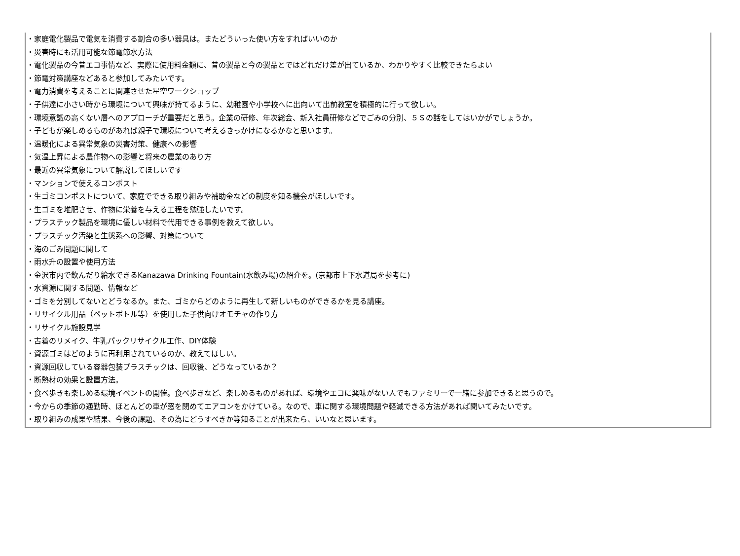・家庭電化製品で電気を消費する割合の多い器具は。またどういった使い方をすればいいのか
・災害時にも活用可能な節電節水方法
・電化製品の今昔エコ事情など、実際に使用料金額に、昔の製品と今の製品とではどれだけ差が出ているか、わかりやすく比較できたらよい
・節電対策講座などあると参加してみたいです。
・電力消費を考えることに関連させた星空ワークショップ
・子供達に小さい時から環境について興味が持てるように、幼稚園や小学校へに出向いて出前教室を積極的に行って欲しい。
・環境意識の高くない層へのアプローチが重要だと思う。企業の研修、年次総会、新入社員研修などでごみの分別、５Ｓの話をしてはいかがでしょうか。
・子どもが楽しめるものがあれば親子で環境について考えるきっかけになるかなと思います。
・温暖化による異常気象の災害対策、健康への影響
・気温上昇による農作物への影響と将来の農業のあり方
・最近の異常気象について解説してほしいです
・マンションで使えるコンポスト
・生ゴミコンポストについて、家庭でできる取り組みや補助金などの制度を知る機会がほしいです。
・生ゴミを堆肥させ、作物に栄養を与える工程を勉強したいです。
・プラスチック製品を環境に優しい材料で代用できる事例を教えて欲しい。
・プラスチック汚染と生態系への影響、対策について
・海のごみ問題に関して
・雨水升の設置や使用方法
・金沢市内で飲んだり給水できるKanazawa Drinking Fountain(水飲み場)の紹介を。(京都市上下水道局を参考に)
・水資源に関する問題、情報など
・ゴミを分別してないとどうなるか。また、ゴミからどのように再生して新しいものができるかを見る講座。
・リサイクル用品（ペットボトル等）を使用した子供向けオモチャの作り方
・リサイクル施設見学
・古着のリメイク、牛乳パックリサイクル工作、DIY体験
・資源ゴミはどのように再利用されているのか、教えてほしい。
・資源回収している容器包装プラスチックは、回収後、どうなっているか？
・断熱材の効果と設置方法。
・食べ歩きも楽しめる環境イベントの開催。食べ歩きなど、楽しめるものがあれば、環境やエコに興味がない人でもファミリーで一緒に参加できると思うので。
・今からの季節の通勤時、ほとんどの車が窓を閉めてエアコンをかけている。なので、車に関する環境問題や軽減できる方法があれば聞いてみたいです。
・取り組みの成果や結果、今後の課題、その為にどうすべきか等知ることが出来たら、いいなと思います。